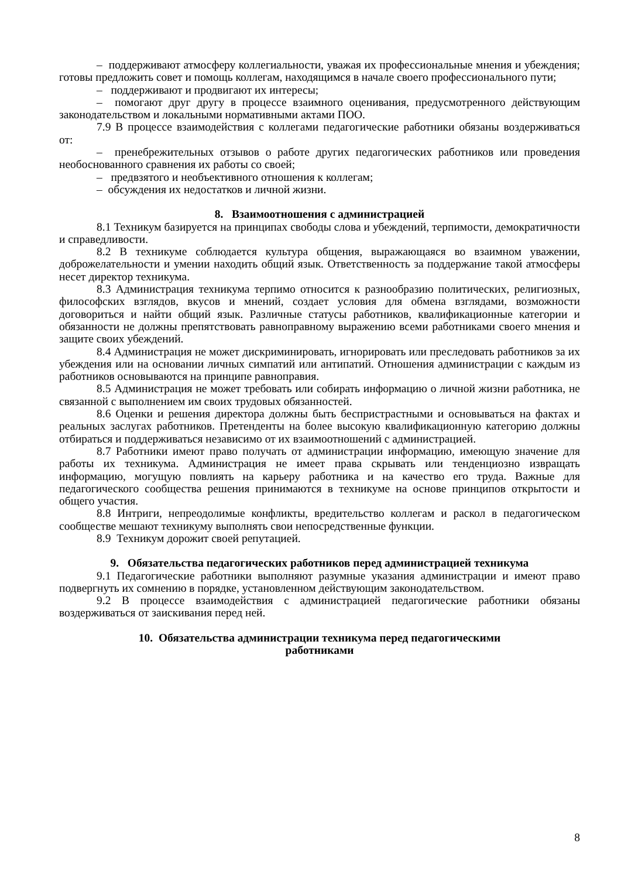– поддерживают атмосферу коллегиальности, уважая их профессиональные мнения и убеждения; готовы предложить совет и помощь коллегам, находящимся в начале своего профессионального пути;
– поддерживают и продвигают их интересы;
– помогают друг другу в процессе взаимного оценивания, предусмотренного действующим законодательством и локальными нормативными актами ПОО.
7.9 В процессе взаимодействия с коллегами педагогические работники обязаны воздерживаться от:
– пренебрежительных отзывов о работе других педагогических работников или проведения необоснованного сравнения их работы со своей;
– предвзятого и необъективного отношения к коллегам;
– обсуждения их недостатков и личной жизни.
8. Взаимоотношения с администрацией
8.1 Техникум базируется на принципах свободы слова и убеждений, терпимости, демократичности и справедливости.
8.2 В техникуме соблюдается культура общения, выражающаяся во взаимном уважении, доброжелательности и умении находить общий язык. Ответственность за поддержание такой атмосферы несет директор техникума.
8.3 Администрация техникума терпимо относится к разнообразию политических, религиозных, философских взглядов, вкусов и мнений, создает условия для обмена взглядами, возможности договориться и найти общий язык. Различные статусы работников, квалификационные категории и обязанности не должны препятствовать равноправному выражению всеми работниками своего мнения и защите своих убеждений.
8.4 Администрация не может дискриминировать, игнорировать или преследовать работников за их убеждения или на основании личных симпатий или антипатий. Отношения администрации с каждым из работников основываются на принципе равноправия.
8.5 Администрация не может требовать или собирать информацию о личной жизни работника, не связанной с выполнением им своих трудовых обязанностей.
8.6 Оценки и решения директора должны быть беспристрастными и основываться на фактах и реальных заслугах работников. Претенденты на более высокую квалификационную категорию должны отбираться и поддерживаться независимо от их взаимоотношений с администрацией.
8.7 Работники имеют право получать от администрации информацию, имеющую значение для работы их техникума. Администрация не имеет права скрывать или тенденциозно извращать информацию, могущую повлиять на карьеру работника и на качество его труда. Важные для педагогического сообщества решения принимаются в техникуме на основе принципов открытости и общего участия.
8.8 Интриги, непреодолимые конфликты, вредительство коллегам и раскол в педагогическом сообществе мешают техникуму выполнять свои непосредственные функции.
8.9 Техникум дорожит своей репутацией.
9. Обязательства педагогических работников перед администрацией техникума
9.1 Педагогические работники выполняют разумные указания администрации и имеют право подвергнуть их сомнению в порядке, установленном действующим законодательством.
9.2 В процессе взаимодействия с администрацией педагогические работники обязаны воздерживаться от заискивания перед ней.
10. Обязательства администрации техникума перед педагогическими
работниками
8